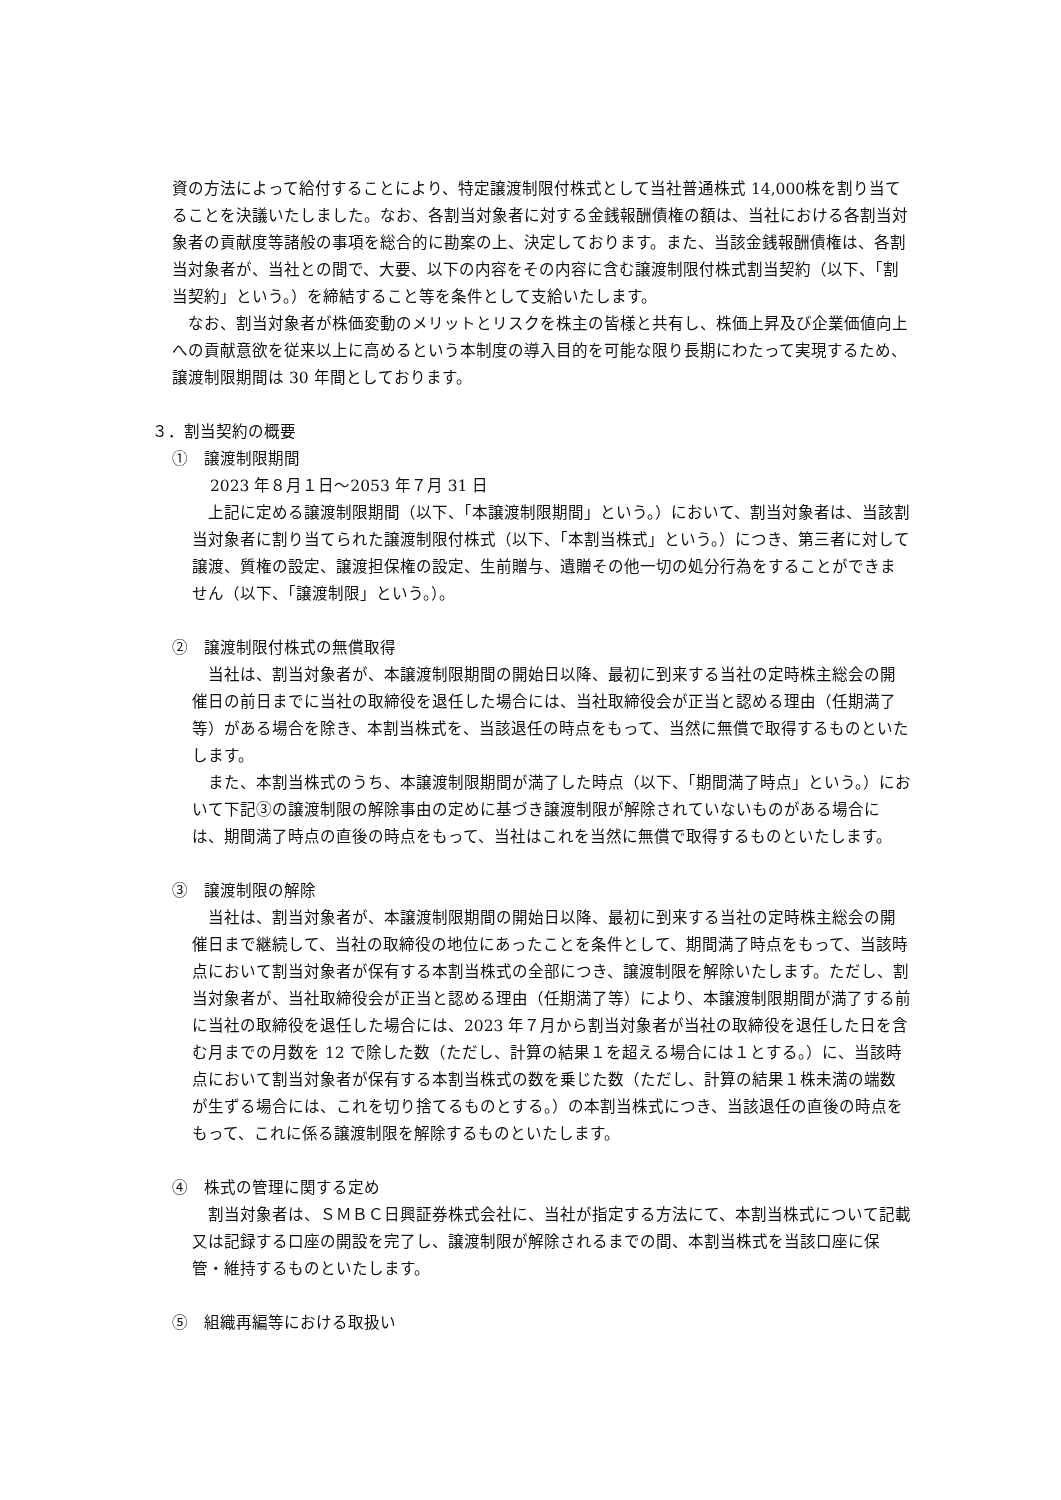資の方法によって給付することにより、特定譲渡制限付株式として当社普通株式 14,000株を割り当てることを決議いたしました。なお、各割当対象者に対する金銭報酬債権の額は、当社における各割当対象者の貢献度等諸般の事項を総合的に勘案の上、決定しております。また、当該金銭報酬債権は、各割当対象者が、当社との間で、大要、以下の内容をその内容に含む譲渡制限付株式割当契約（以下、「割当契約」という。）を締結すること等を条件として支給いたします。
なお、割当対象者が株価変動のメリットとリスクを株主の皆様と共有し、株価上昇及び企業価値向上への貢献意欲を従来以上に高めるという本制度の導入目的を可能な限り長期にわたって実現するため、譲渡制限期間は 30 年間としております。
３．割当契約の概要
①　譲渡制限期間
2023 年８月１日～2053 年７月 31 日
上記に定める譲渡制限期間（以下、「本譲渡制限期間」という。）において、割当対象者は、当該割当対象者に割り当てられた譲渡制限付株式（以下、「本割当株式」という。）につき、第三者に対して譲渡、質権の設定、譲渡担保権の設定、生前贈与、遺贈その他一切の処分行為をすることができません（以下、「譲渡制限」という。）。
②　譲渡制限付株式の無償取得
当社は、割当対象者が、本譲渡制限期間の開始日以降、最初に到来する当社の定時株主総会の開催日の前日までに当社の取締役を退任した場合には、当社取締役会が正当と認める理由（任期満了等）がある場合を除き、本割当株式を、当該退任の時点をもって、当然に無償で取得するものといたします。
また、本割当株式のうち、本譲渡制限期間が満了した時点（以下、「期間満了時点」という。）において下記③の譲渡制限の解除事由の定めに基づき譲渡制限が解除されていないものがある場合には、期間満了時点の直後の時点をもって、当社はこれを当然に無償で取得するものといたします。
③　譲渡制限の解除
当社は、割当対象者が、本譲渡制限期間の開始日以降、最初に到来する当社の定時株主総会の開催日まで継続して、当社の取締役の地位にあったことを条件として、期間満了時点をもって、当該時点において割当対象者が保有する本割当株式の全部につき、譲渡制限を解除いたします。ただし、割当対象者が、当社取締役会が正当と認める理由（任期満了等）により、本譲渡制限期間が満了する前に当社の取締役を退任した場合には、2023 年７月から割当対象者が当社の取締役を退任した日を含む月までの月数を 12 で除した数（ただし、計算の結果１を超える場合には１とする。）に、当該時点において割当対象者が保有する本割当株式の数を乗じた数（ただし、計算の結果１株未満の端数が生ずる場合には、これを切り捨てるものとする。）の本割当株式につき、当該退任の直後の時点をもって、これに係る譲渡制限を解除するものといたします。
④　株式の管理に関する定め
割当対象者は、ＳＭＢＣ日興証券株式会社に、当社が指定する方法にて、本割当株式について記載又は記録する口座の開設を完了し、譲渡制限が解除されるまでの間、本割当株式を当該口座に保管・維持するものといたします。
⑤　組織再編等における取扱い